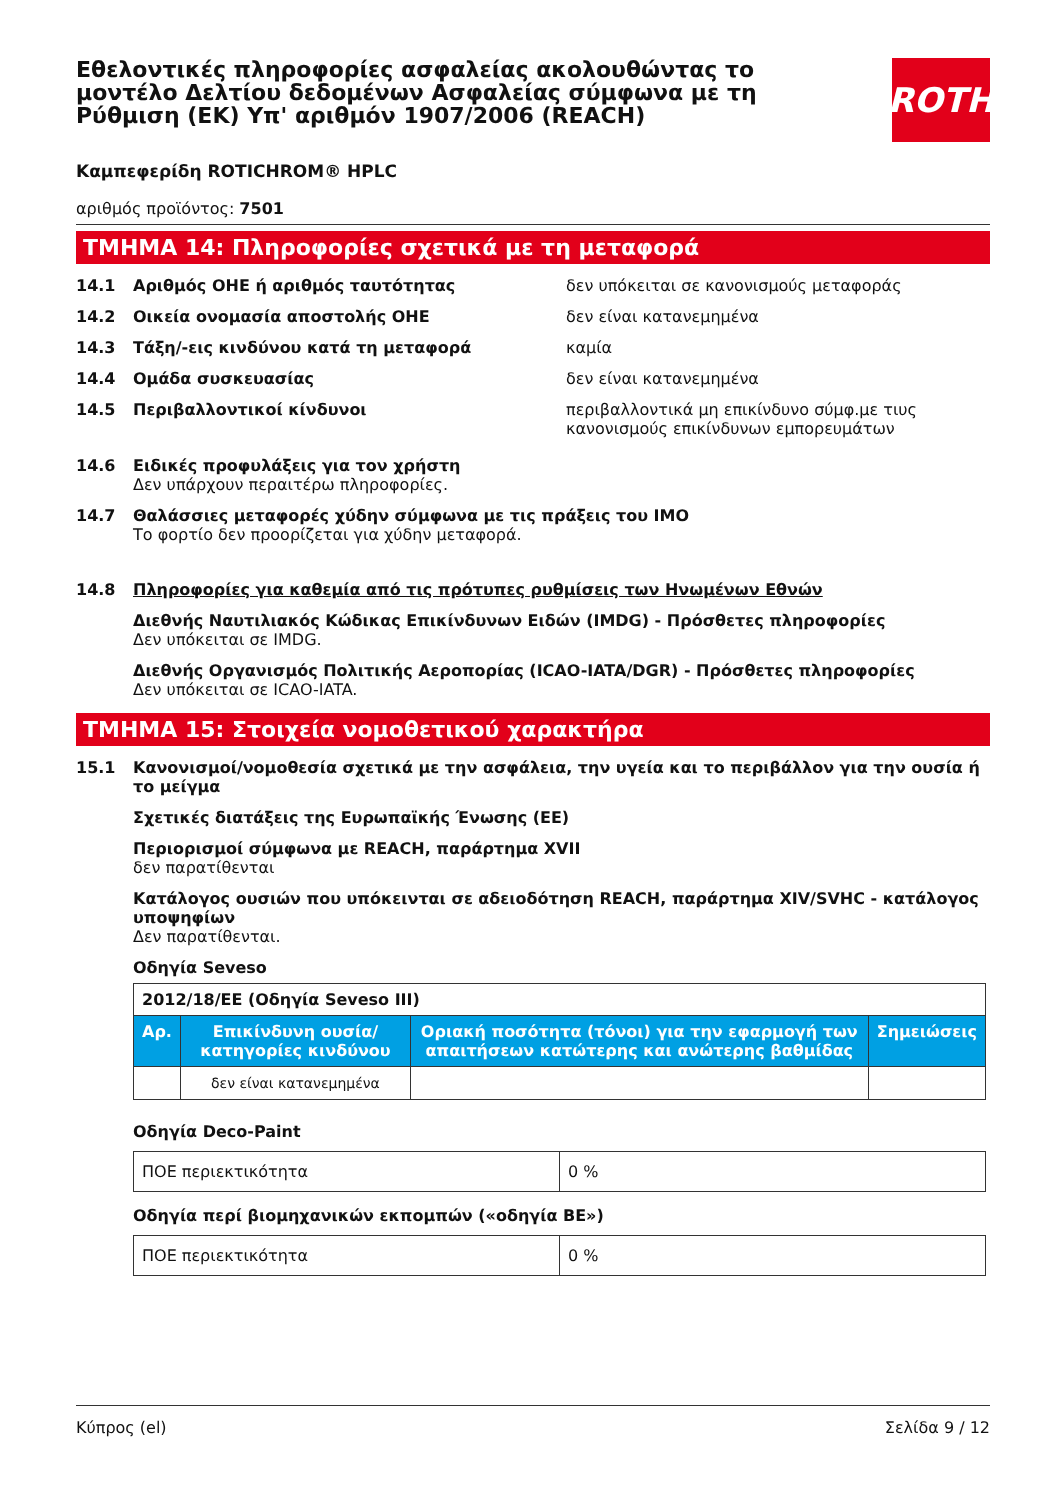Εθελοντικές πληροφορίες ασφαλείας ακολουθώντας το μοντέλο Δελτίου δεδομένων Ασφαλείας σύμφωνα με τη Ρύθμιση (ΕΚ) Υπ' αριθμόν 1907/2006 (REACH)
ROTH
Καμπεφερίδη ROTICHROM® HPLC
αριθμός προϊόντος: 7501
ΤΜΗΜΑ 14: Πληροφορίες σχετικά με τη μεταφορά
14.1 Αριθμός ΟΗΕ ή αριθμός ταυτότητας δεν υπόκειται σε κανονισμούς μεταφοράς
14.2 Οικεία ονομασία αποστολής ΟΗΕ δεν είναι κατανεμημένα
14.3 Τάξη/-εις κινδύνου κατά τη μεταφορά καμία
14.4 Ομάδα συσκευασίας δεν είναι κατανεμημένα
14.5 Περιβαλλοντικοί κίνδυνοι περιβαλλοντικά μη επικίνδυνο σύμφ.με τιυς κανονισμούς επικίνδυνων εμπορευμάτων
14.6 Ειδικές προφυλάξεις για τον χρήστη
Δεν υπάρχουν περαιτέρω πληροφορίες.
14.7 Θαλάσσιες μεταφορές χύδην σύμφωνα με τις πράξεις του IMO
Το φορτίο δεν προορίζεται για χύδην μεταφορά.
14.8 Πληροφορίες για καθεμία από τις πρότυπες ρυθμίσεις των Ηνωμένων Εθνών
Διεθνής Ναυτιλιακός Κώδικας Επικίνδυνων Ειδών (IMDG) - Πρόσθετες πληροφορίες
Δεν υπόκειται σε IMDG.
Διεθνής Οργανισμός Πολιτικής Αεροπορίας (ICAO-IATA/DGR) - Πρόσθετες πληροφορίες
Δεν υπόκειται σε ICAO-IATA.
ΤΜΗΜΑ 15: Στοιχεία νομοθετικού χαρακτήρα
15.1 Κανονισμοί/νομοθεσία σχετικά με την ασφάλεια, την υγεία και το περιβάλλον για την ουσία ή το μείγμα
Σχετικές διατάξεις της Ευρωπαϊκής Ένωσης (ΕΕ)
Περιορισμοί σύμφωνα με REACH, παράρτημα XVII
δεν παρατίθενται
Κατάλογος ουσιών που υπόκεινται σε αδειοδότηση REACH, παράρτημα XIV/SVHC - κατάλογος υποψηφίων
Δεν παρατίθενται.
Οδηγία Seveso
| 2012/18/ΕΕ (Οδηγία Seveso III) | | | |
| Αρ. | Επικίνδυνη ουσία/κατηγορίες κινδύνου | Οριακή ποσότητα (τόνοι) για την εφαρμογή των απαιτήσεων κατώτερης και ανώτερης βαθμίδας | Σημειώσεις |
| | δεν είναι κατανεμημένα | | |
Οδηγία Deco-Paint
| ΠΟΕ περιεκτικότητα | 0 % |
Οδηγία περί βιομηχανικών εκπομπών («οδηγία ΒΕ»)
| ΠΟΕ περιεκτικότητα | 0 % |
Κύπρος (el) Σελίδα 9 / 12